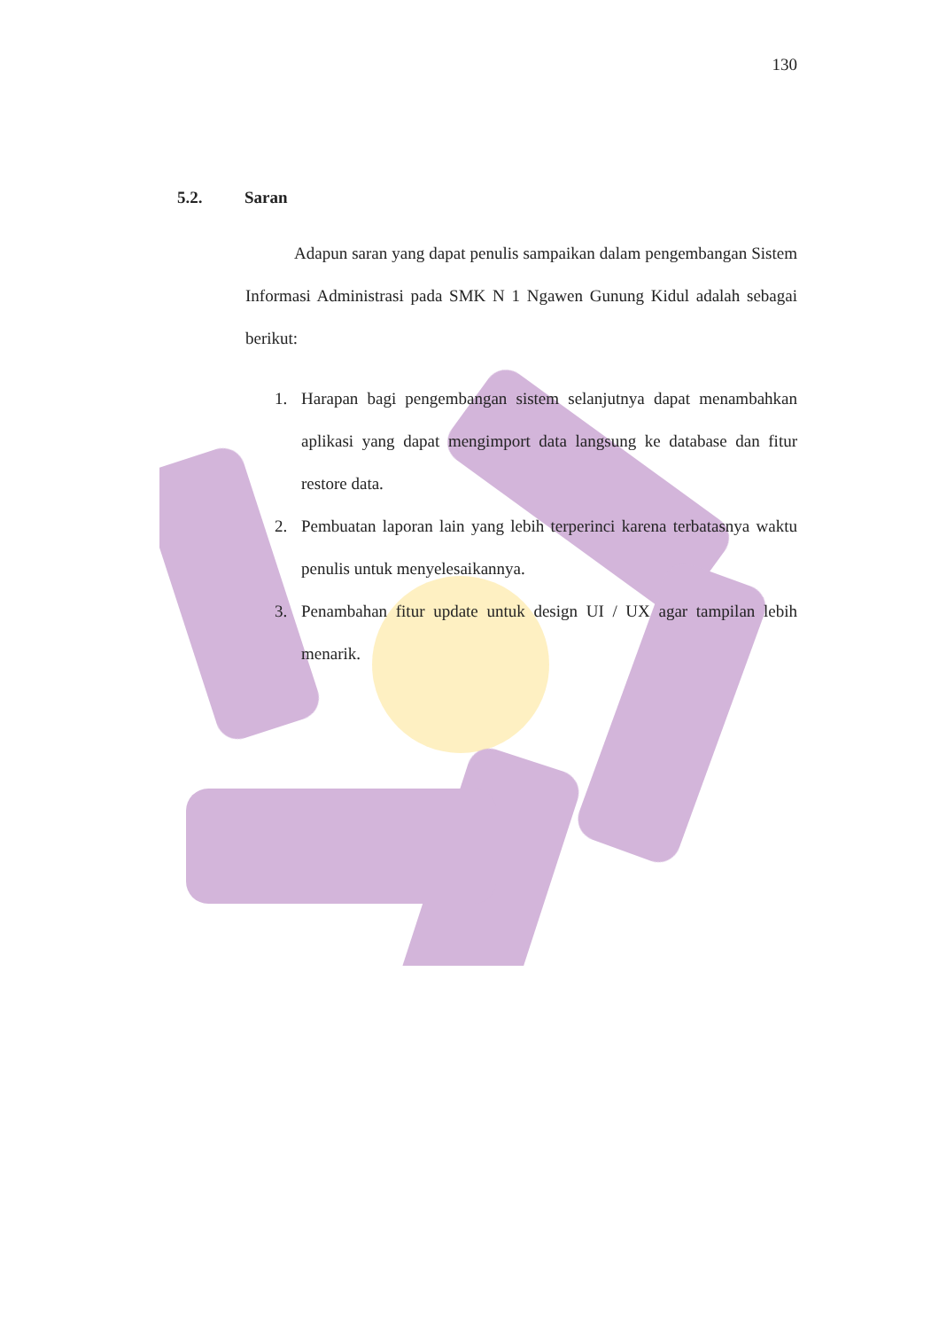130
5.2. Saran
Adapun saran yang dapat penulis sampaikan dalam pengembangan Sistem Informasi Administrasi pada SMK N 1 Ngawen Gunung Kidul adalah sebagai berikut:
1. Harapan bagi pengembangan sistem selanjutnya dapat menambahkan aplikasi yang dapat mengimport data langsung ke database dan fitur restore data.
2. Pembuatan laporan lain yang lebih terperinci karena terbatasnya waktu penulis untuk menyelesaikannya.
3. Penambahan fitur update untuk design UI / UX agar tampilan lebih menarik.